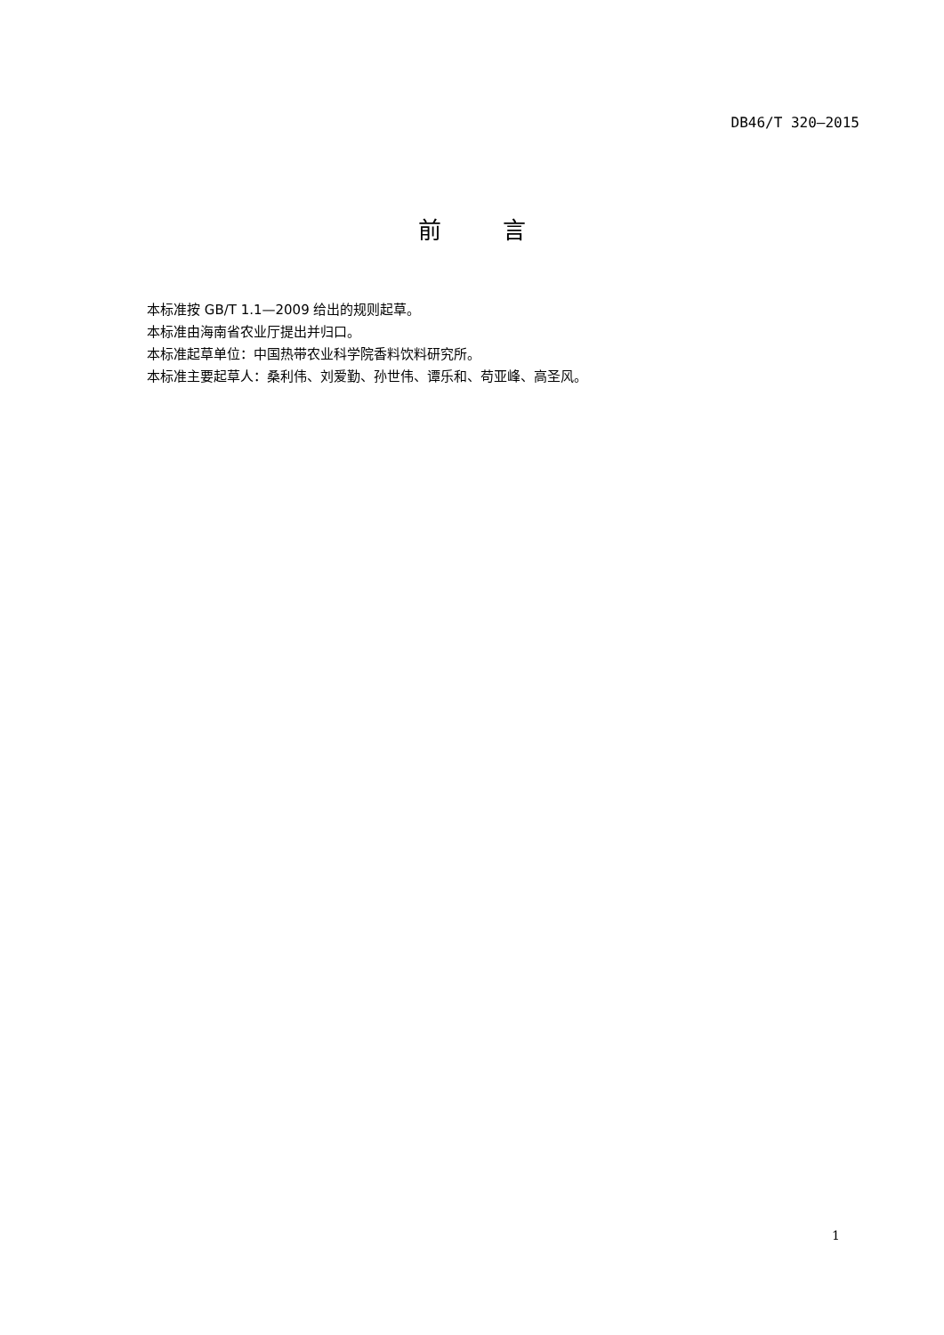DB46/T 320—2015
前 言
本标准按 GB/T 1.1—2009 给出的规则起草。
本标准由海南省农业厅提出并归口。
本标准起草单位：中国热带农业科学院香料饮料研究所。
本标准主要起草人：桑利伟、刘爱勤、孙世伟、谭乐和、苟亚峰、高圣风。
1